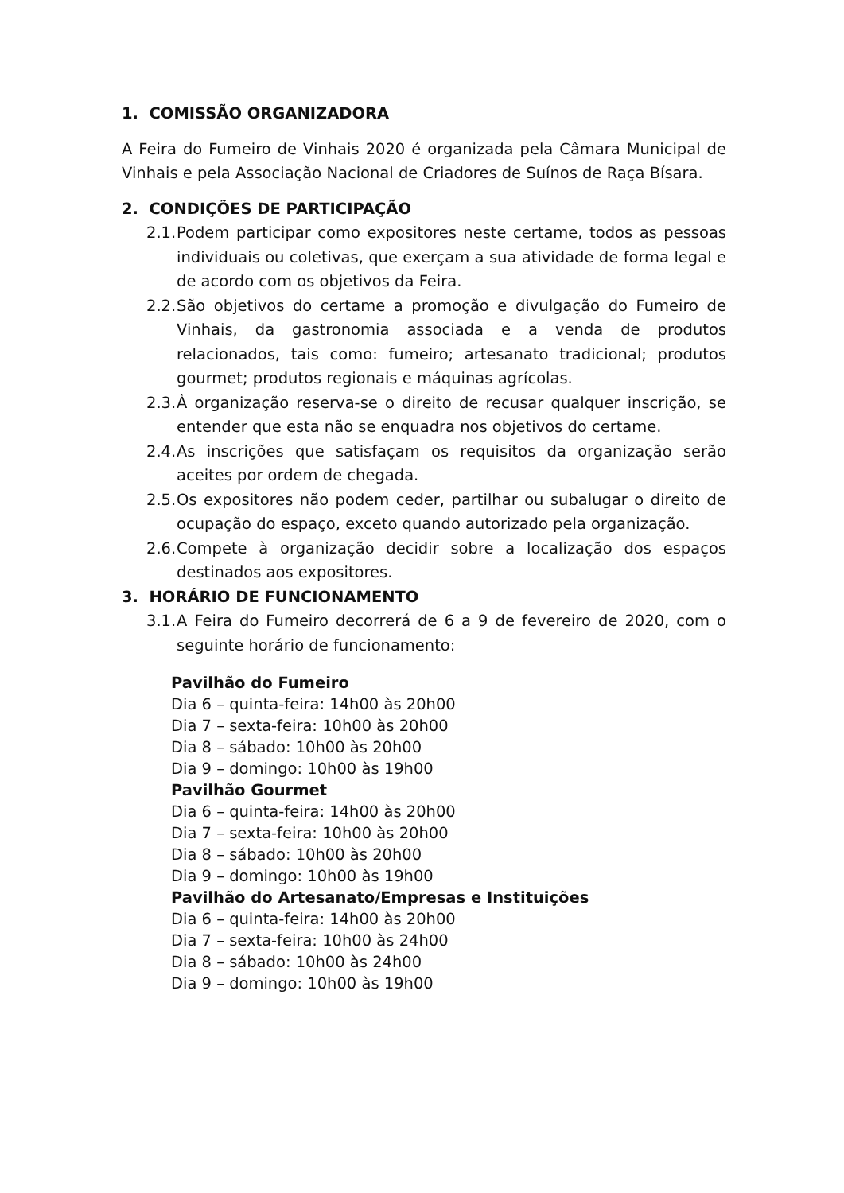1. COMISSÃO ORGANIZADORA
A Feira do Fumeiro de Vinhais 2020 é organizada pela Câmara Municipal de Vinhais e pela Associação Nacional de Criadores de Suínos de Raça Bísara.
2. CONDIÇÕES DE PARTICIPAÇÃO
2.1. Podem participar como expositores neste certame, todos as pessoas individuais ou coletivas, que exerçam a sua atividade de forma legal e de acordo com os objetivos da Feira.
2.2. São objetivos do certame a promoção e divulgação do Fumeiro de Vinhais, da gastronomia associada e a venda de produtos relacionados, tais como: fumeiro; artesanato tradicional; produtos gourmet; produtos regionais e máquinas agrícolas.
2.3. À organização reserva-se o direito de recusar qualquer inscrição, se entender que esta não se enquadra nos objetivos do certame.
2.4. As inscrições que satisfaçam os requisitos da organização serão aceites por ordem de chegada.
2.5. Os expositores não podem ceder, partilhar ou subalugar o direito de ocupação do espaço, exceto quando autorizado pela organização.
2.6. Compete à organização decidir sobre a localização dos espaços destinados aos expositores.
3. HORÁRIO DE FUNCIONAMENTO
3.1. A Feira do Fumeiro decorrerá de 6 a 9 de fevereiro de 2020, com o seguinte horário de funcionamento:
Pavilhão do Fumeiro
Dia 6 – quinta-feira: 14h00 às 20h00
Dia 7 – sexta-feira: 10h00 às 20h00
Dia 8 – sábado: 10h00 às 20h00
Dia 9 – domingo: 10h00 às 19h00
Pavilhão Gourmet
Dia 6 – quinta-feira: 14h00 às 20h00
Dia 7 – sexta-feira: 10h00 às 20h00
Dia 8 – sábado: 10h00 às 20h00
Dia 9 – domingo: 10h00 às 19h00
Pavilhão do Artesanato/Empresas e Instituições
Dia 6 – quinta-feira: 14h00 às 20h00
Dia 7 – sexta-feira: 10h00 às 24h00
Dia 8 – sábado: 10h00 às 24h00
Dia 9 – domingo: 10h00 às 19h00